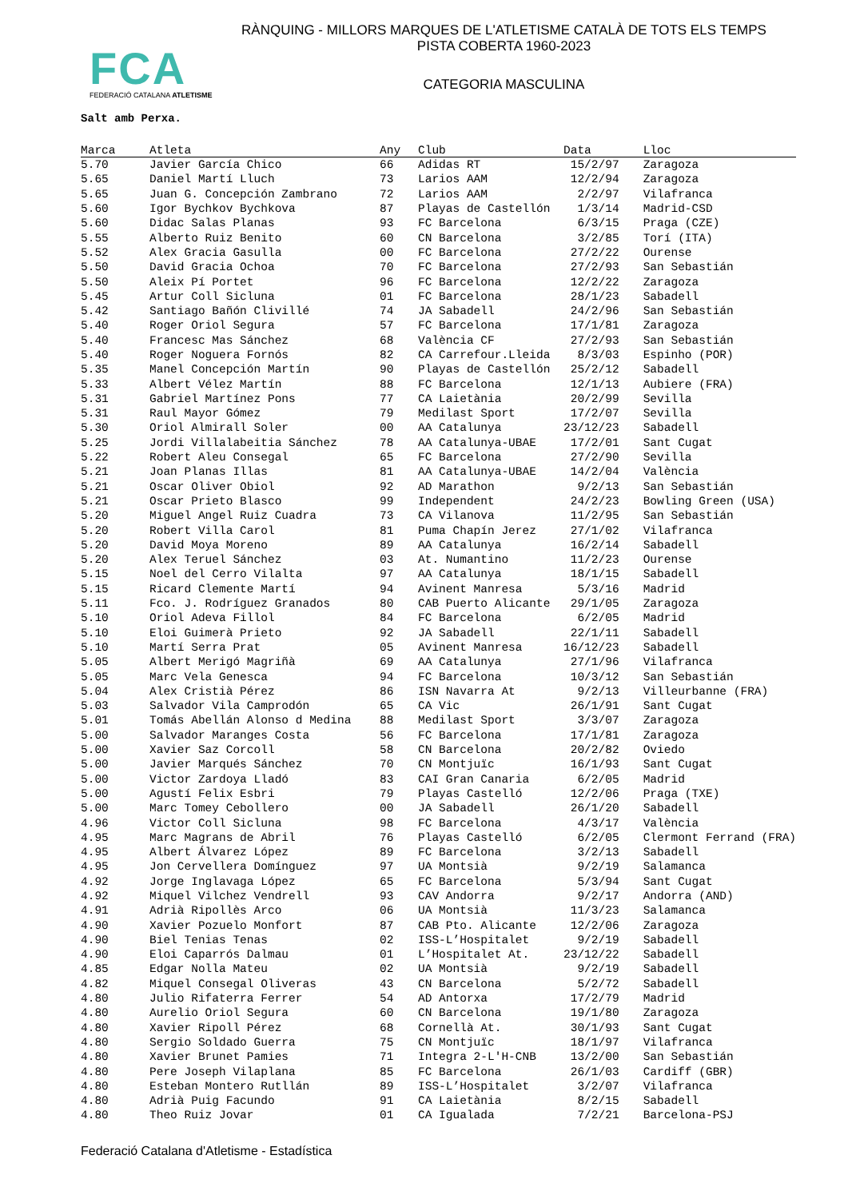FCA
FEDERACIÓ CATALANA ATLETISME
RÀNQUING - MILLORS MARQUES DE L'ATLETISME CATALÀ DE TOTS ELS TEMPS
PISTA COBERTA 1960-2023
CATEGORIA MASCULINA
Salt amb Perxa.
| Marca | Atleta | Any | Club | Data | Lloc |
| --- | --- | --- | --- | --- | --- |
| 5.70 | Javier García Chico | 66 | Adidas RT | 15/2/97 | Zaragoza |
| 5.65 | Daniel Martí Lluch | 73 | Larios AAM | 12/2/94 | Zaragoza |
| 5.65 | Juan G. Concepción Zambrano | 72 | Larios AAM | 2/2/97 | Vilafranca |
| 5.60 | Igor Bychkov Bychkova | 87 | Playas de Castellón | 1/3/14 | Madrid-CSD |
| 5.60 | Didac Salas Planas | 93 | FC Barcelona | 6/3/15 | Praga (CZE) |
| 5.55 | Alberto Ruiz Benito | 60 | CN Barcelona | 3/2/85 | Torí (ITA) |
| 5.52 | Alex Gracia Gasulla | 00 | FC Barcelona | 27/2/22 | Ourense |
| 5.50 | David Gracia Ochoa | 70 | FC Barcelona | 27/2/93 | San Sebastián |
| 5.50 | Aleix Pí Portet | 96 | FC Barcelona | 12/2/22 | Zaragoza |
| 5.45 | Artur Coll Sicluna | 01 | FC Barcelona | 28/1/23 | Sabadell |
| 5.42 | Santiago Bañón Clivillé | 74 | JA Sabadell | 24/2/96 | San Sebastián |
| 5.40 | Roger Oriol Segura | 57 | FC Barcelona | 17/1/81 | Zaragoza |
| 5.40 | Francesc Mas Sánchez | 68 | València CF | 27/2/93 | San Sebastián |
| 5.40 | Roger Noguera Fornós | 82 | CA Carrefour.Lleida | 8/3/03 | Espinho (POR) |
| 5.35 | Manel Concepción Martín | 90 | Playas de Castellón | 25/2/12 | Sabadell |
| 5.33 | Albert Vélez Martín | 88 | FC Barcelona | 12/1/13 | Aubiere (FRA) |
| 5.31 | Gabriel Martínez Pons | 77 | CA Laietània | 20/2/99 | Sevilla |
| 5.31 | Raul Mayor Gómez | 79 | Medilast Sport | 17/2/07 | Sevilla |
| 5.30 | Oriol Almirall Soler | 00 | AA Catalunya | 23/12/23 | Sabadell |
| 5.25 | Jordi Villalabeitia Sánchez | 78 | AA Catalunya-UBAE | 17/2/01 | Sant Cugat |
| 5.22 | Robert Aleu Consegal | 65 | FC Barcelona | 27/2/90 | Sevilla |
| 5.21 | Joan Planas Illas | 81 | AA Catalunya-UBAE | 14/2/04 | València |
| 5.21 | Oscar Oliver Obiol | 92 | AD Marathon | 9/2/13 | San Sebastián |
| 5.21 | Oscar Prieto Blasco | 99 | Independent | 24/2/23 | Bowling Green (USA) |
| 5.20 | Miguel Angel Ruiz Cuadra | 73 | CA Vilanova | 11/2/95 | San Sebastián |
| 5.20 | Robert Villa Carol | 81 | Puma Chapín Jerez | 27/1/02 | Vilafranca |
| 5.20 | David Moya Moreno | 89 | AA Catalunya | 16/2/14 | Sabadell |
| 5.20 | Alex Teruel Sánchez | 03 | At. Numantino | 11/2/23 | Ourense |
| 5.15 | Noel del Cerro Vilalta | 97 | AA Catalunya | 18/1/15 | Sabadell |
| 5.15 | Ricard Clemente Martí | 94 | Avinent Manresa | 5/3/16 | Madrid |
| 5.11 | Fco. J. Rodríguez Granados | 80 | CAB Puerto Alicante | 29/1/05 | Zaragoza |
| 5.10 | Oriol Adeva Fillol | 84 | FC Barcelona | 6/2/05 | Madrid |
| 5.10 | Eloi Guimerà Prieto | 92 | JA Sabadell | 22/1/11 | Sabadell |
| 5.10 | Martí Serra Prat | 05 | Avinent Manresa | 16/12/23 | Sabadell |
| 5.05 | Albert Merigó Magriñà | 69 | AA Catalunya | 27/1/96 | Vilafranca |
| 5.05 | Marc Vela Genesca | 94 | FC Barcelona | 10/3/12 | San Sebastián |
| 5.04 | Alex Cristià Pérez | 86 | ISN Navarra At | 9/2/13 | Villeurbanne (FRA) |
| 5.03 | Salvador Vila Camprodón | 65 | CA Vic | 26/1/91 | Sant Cugat |
| 5.01 | Tomás Abellán Alonso d Medina | 88 | Medilast Sport | 3/3/07 | Zaragoza |
| 5.00 | Salvador Maranges Costa | 56 | FC Barcelona | 17/1/81 | Zaragoza |
| 5.00 | Xavier Saz Corcoll | 58 | CN Barcelona | 20/2/82 | Oviedo |
| 5.00 | Javier Marqués Sánchez | 70 | CN Montjuïc | 16/1/93 | Sant Cugat |
| 5.00 | Victor Zardoya Lladó | 83 | CAI Gran Canaria | 6/2/05 | Madrid |
| 5.00 | Agustí Felix Esbri | 79 | Playas Castelló | 12/2/06 | Praga (TXE) |
| 5.00 | Marc Tomey Cebollero | 00 | JA Sabadell | 26/1/20 | Sabadell |
| 4.96 | Victor Coll Sicluna | 98 | FC Barcelona | 4/3/17 | València |
| 4.95 | Marc Magrans de Abril | 76 | Playas Castelló | 6/2/05 | Clermont Ferrand (FRA) |
| 4.95 | Albert Álvarez López | 89 | FC Barcelona | 3/2/13 | Sabadell |
| 4.95 | Jon Cervellera Domínguez | 97 | UA Montsià | 9/2/19 | Salamanca |
| 4.92 | Jorge Inglavaga López | 65 | FC Barcelona | 5/3/94 | Sant Cugat |
| 4.92 | Miquel Vilchez Vendrell | 93 | CAV Andorra | 9/2/17 | Andorra (AND) |
| 4.91 | Adrià Ripollès Arco | 06 | UA Montsià | 11/3/23 | Salamanca |
| 4.90 | Xavier Pozuelo Monfort | 87 | CAB Pto. Alicante | 12/2/06 | Zaragoza |
| 4.90 | Biel Tenias Tenas | 02 | ISS-L’Hospitalet | 9/2/19 | Sabadell |
| 4.90 | Eloi Caparrós Dalmau | 01 | L’Hospitalet At. | 23/12/22 | Sabadell |
| 4.85 | Edgar Nolla Mateu | 02 | UA Montsià | 9/2/19 | Sabadell |
| 4.82 | Miquel Consegal Oliveras | 43 | CN Barcelona | 5/2/72 | Sabadell |
| 4.80 | Julio Rifaterra Ferrer | 54 | AD Antorxa | 17/2/79 | Madrid |
| 4.80 | Aurelio Oriol Segura | 60 | CN Barcelona | 19/1/80 | Zaragoza |
| 4.80 | Xavier Ripoll Pérez | 68 | Cornellà At. | 30/1/93 | Sant Cugat |
| 4.80 | Sergio Soldado Guerra | 75 | CN Montjuïc | 18/1/97 | Vilafranca |
| 4.80 | Xavier Brunet Pamies | 71 | Integra 2-L'H-CNB | 13/2/00 | San Sebastián |
| 4.80 | Pere Joseph Vilaplana | 85 | FC Barcelona | 26/1/03 | Cardiff (GBR) |
| 4.80 | Esteban Montero Rutllán | 89 | ISS-L’Hospitalet | 3/2/07 | Vilafranca |
| 4.80 | Adrià Puig Facundo | 91 | CA Laietània | 8/2/15 | Sabadell |
| 4.80 | Theo Ruiz Jovar | 01 | CA Igualada | 7/2/21 | Barcelona-PSJ |
Federació Catalana d'Atletisme - Estadística